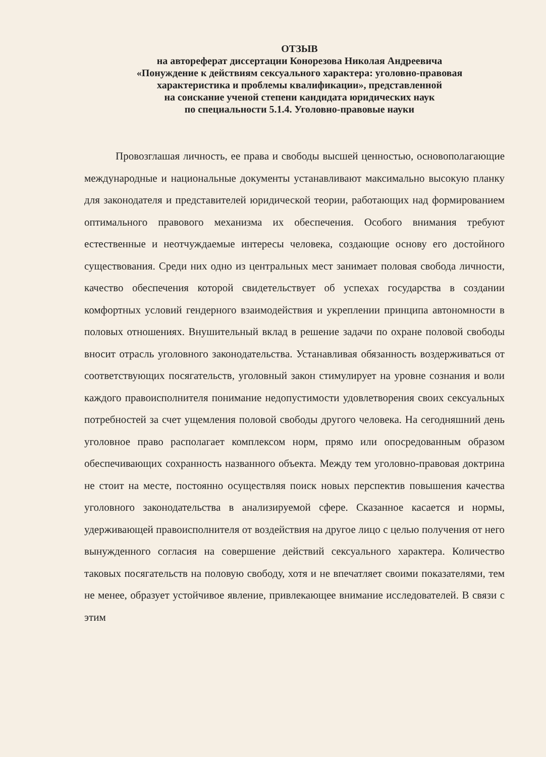ОТЗЫВ
на автореферат диссертации Конорезова Николая Андреевича
«Понуждение к действиям сексуального характера: уголовно-правовая
характеристика и проблемы квалификации», представленной
на соискание ученой степени кандидата юридических наук
по специальности 5.1.4. Уголовно-правовые науки
Провозглашая личность, ее права и свободы высшей ценностью, основополагающие международные и национальные документы устанавливают максимально высокую планку для законодателя и представителей юридической теории, работающих над формированием оптимального правового механизма их обеспечения. Особого внимания требуют естественные и неотчуждаемые интересы человека, создающие основу его достойного существования. Среди них одно из центральных мест занимает половая свобода личности, качество обеспечения которой свидетельствует об успехах государства в создании комфортных условий гендерного взаимодействия и укреплении принципа автономности в половых отношениях. Внушительный вклад в решение задачи по охране половой свободы вносит отрасль уголовного законодательства. Устанавливая обязанность воздерживаться от соответствующих посягательств, уголовный закон стимулирует на уровне сознания и воли каждого правоисполнителя понимание недопустимости удовлетворения своих сексуальных потребностей за счет ущемления половой свободы другого человека. На сегодняшний день уголовное право располагает комплексом норм, прямо или опосредованным образом обеспечивающих сохранность названного объекта. Между тем уголовно-правовая доктрина не стоит на месте, постоянно осуществляя поиск новых перспектив повышения качества уголовного законодательства в анализируемой сфере. Сказанное касается и нормы, удерживающей правоисполнителя от воздействия на другое лицо с целью получения от него вынужденного согласия на совершение действий сексуального характера. Количество таковых посягательств на половую свободу, хотя и не впечатляет своими показателями, тем не менее, образует устойчивое явление, привлекающее внимание исследователей. В связи с этим